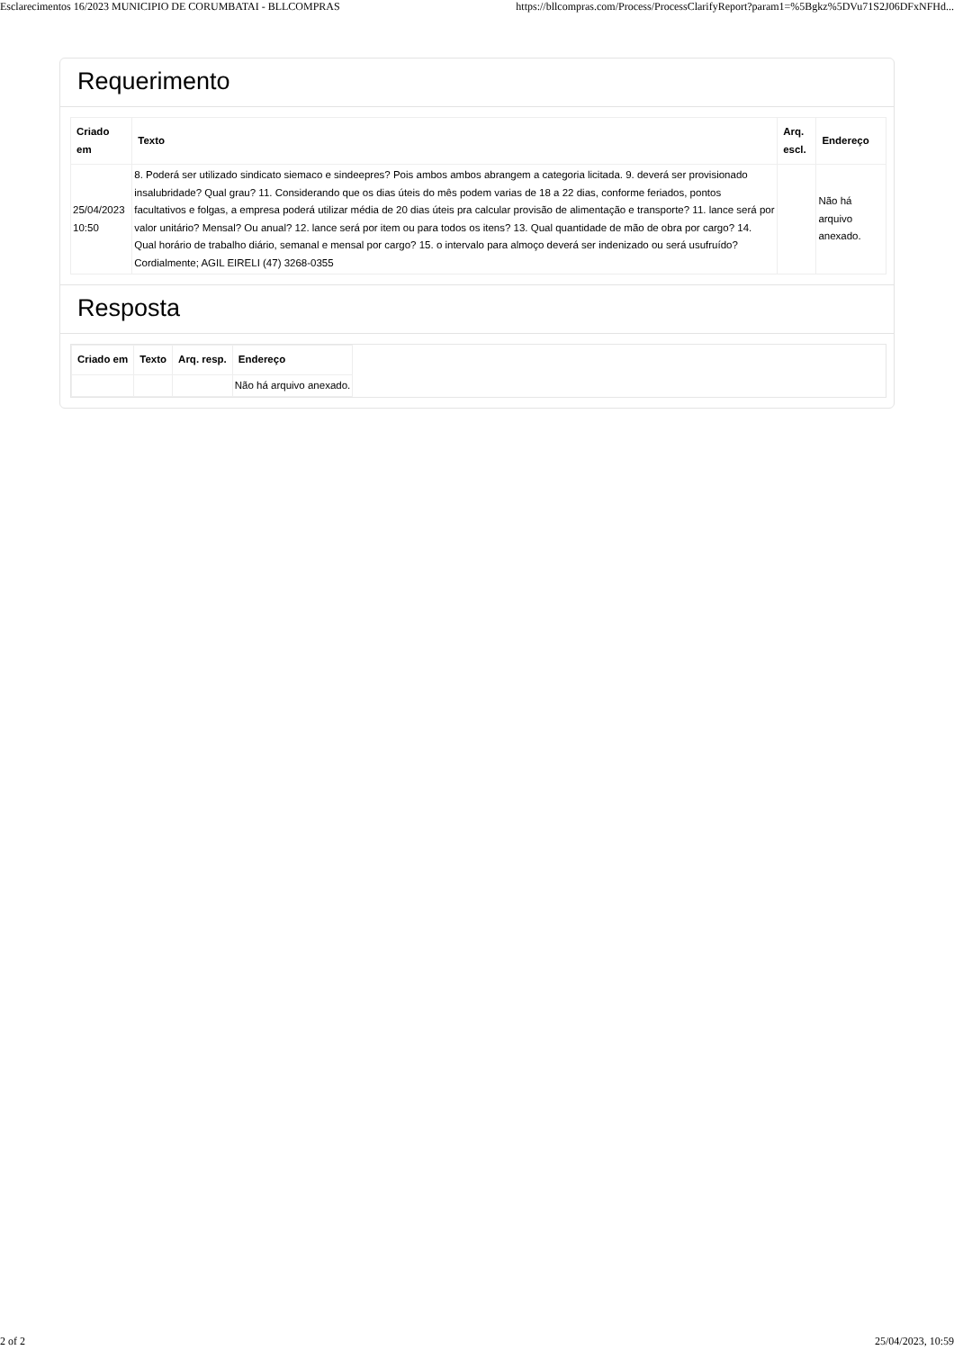Esclarecimentos 16/2023 MUNICIPIO DE CORUMBATAI - BLLCOMPRAS https://bllcompras.com/Process/ProcessClarifyReport?param1=%5Bgkz%5DVu71S2J06DFxNFHd...
Requerimento
| Criado em | Texto | Arq. escl. | Endereço |
| --- | --- | --- | --- |
| 25/04/2023 10:50 | 8. Poderá ser utilizado sindicato siemaco e sindeepres? Pois ambos ambos abrangem a categoria licitada. 9. deverá ser provisionado insalubridade? Qual grau? 11. Considerando que os dias úteis do mês podem varias de 18 a 22 dias, conforme feriados, pontos facultativos e folgas, a empresa poderá utilizar média de 20 dias úteis pra calcular provisão de alimentação e transporte? 11. lance será por valor unitário? Mensal? Ou anual? 12. lance será por item ou para todos os itens? 13. Qual quantidade de mão de obra por cargo? 14. Qual horário de trabalho diário, semanal e mensal por cargo? 15. o intervalo para almoço deverá ser indenizado ou será usufruído? Cordialmente; AGIL EIRELI (47) 3268-0355 | | Não há arquivo anexado. |
Resposta
| / Criado em / Texto / Arq. resp. / Endereço / / --- / --- / --- / --- / / / / / Não há arquivo anexado. / |
2 of 2 25/04/2023, 10:59